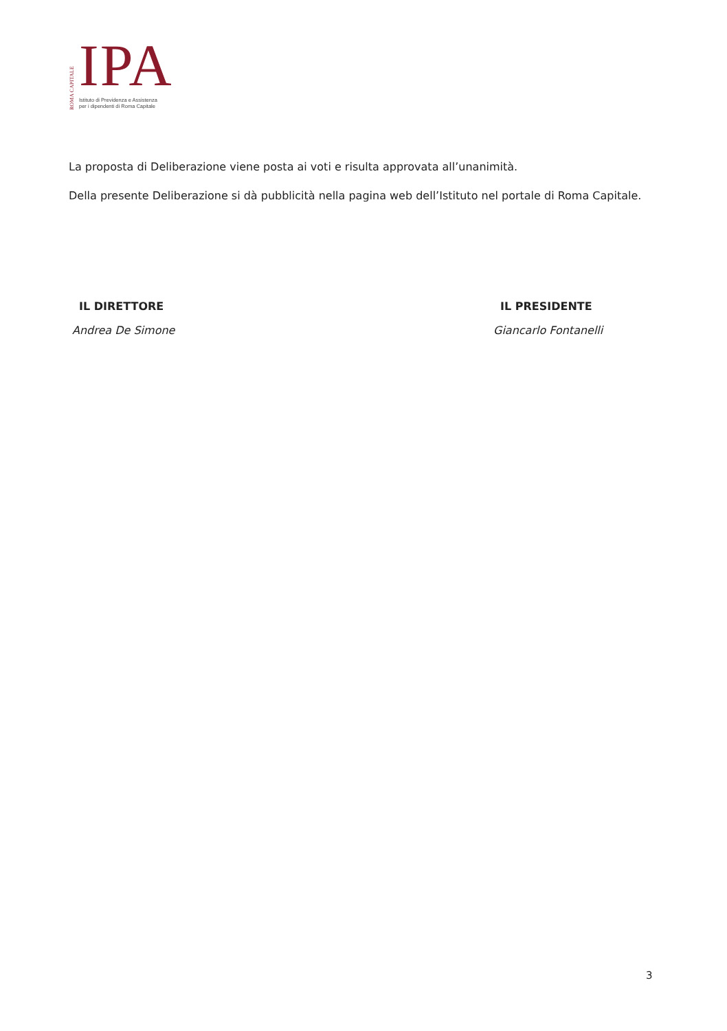ROMA CAPITALE
IPA
Istituto di Previdenza e Assistenza
per i dipendenti di Roma Capitale
La proposta di Deliberazione viene posta ai voti e risulta approvata all’unanimità.
Della presente Deliberazione si dà pubblicità nella pagina web dell’Istituto nel portale di Roma Capitale.
IL DIRETTORE
Andrea De Simone
IL PRESIDENTE
Giancarlo Fontanelli
3